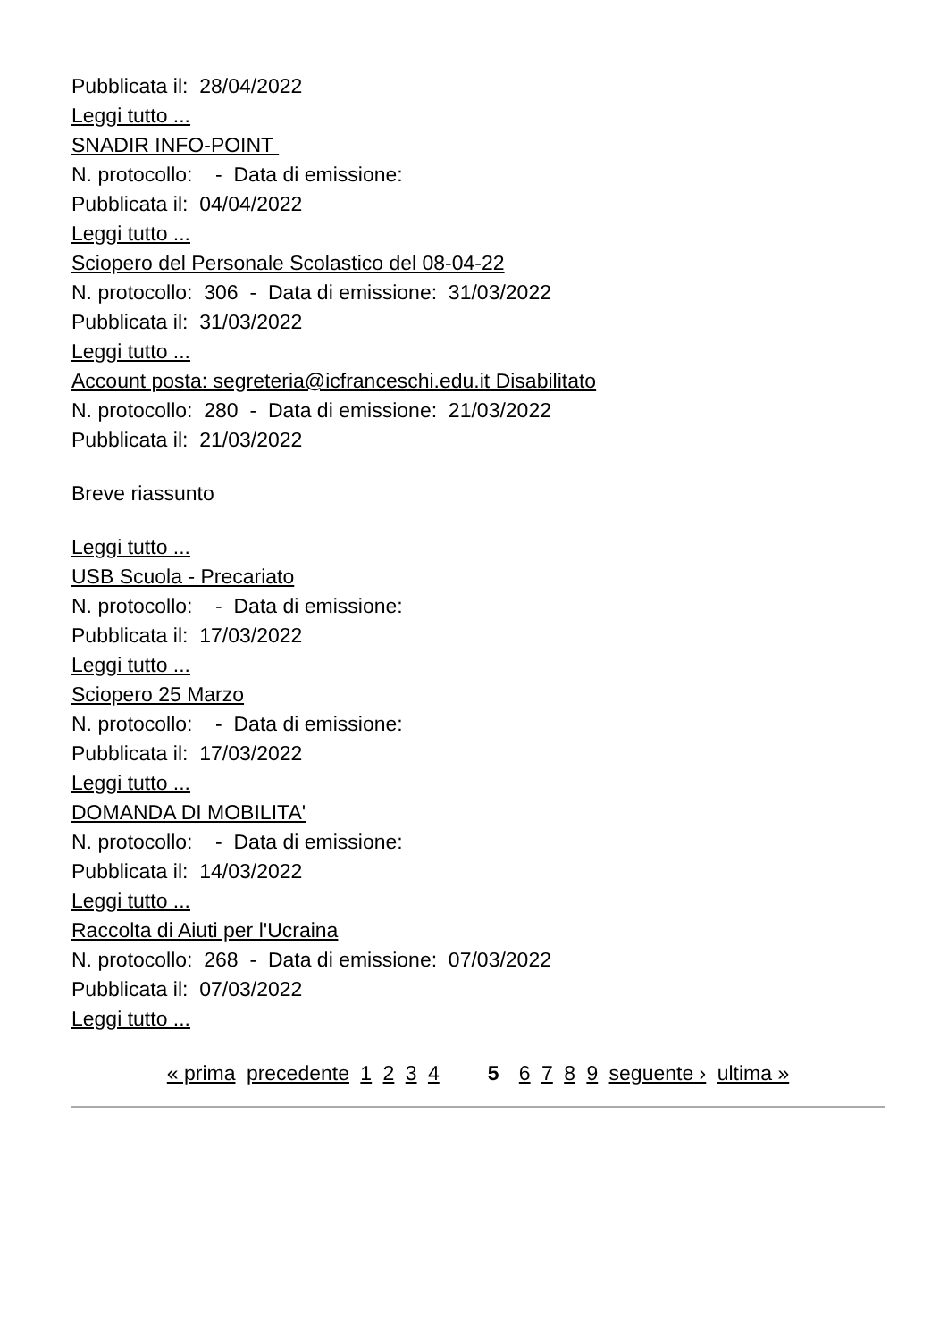Pubblicata il: 28/04/2022
Leggi tutto ...
SNADIR INFO-POINT
N. protocollo: - Data di emissione:
Pubblicata il: 04/04/2022
Leggi tutto ...
Sciopero del Personale Scolastico del 08-04-22
N. protocollo: 306 - Data di emissione: 31/03/2022
Pubblicata il: 31/03/2022
Leggi tutto ...
Account posta: segreteria@icfranceschi.edu.it Disabilitato
N. protocollo: 280 - Data di emissione: 21/03/2022
Pubblicata il: 21/03/2022
Breve riassunto
Leggi tutto ...
USB Scuola - Precariato
N. protocollo: - Data di emissione:
Pubblicata il: 17/03/2022
Leggi tutto ...
Sciopero 25 Marzo
N. protocollo: - Data di emissione:
Pubblicata il: 17/03/2022
Leggi tutto ...
DOMANDA DI MOBILITA'
N. protocollo: - Data di emissione:
Pubblicata il: 14/03/2022
Leggi tutto ...
Raccolta di Aiuti per l'Ucraina
N. protocollo: 268 - Data di emissione: 07/03/2022
Pubblicata il: 07/03/2022
Leggi tutto ...
« prima precedente 1 2 3 4 5 6 7 8 9 seguente › ultima »